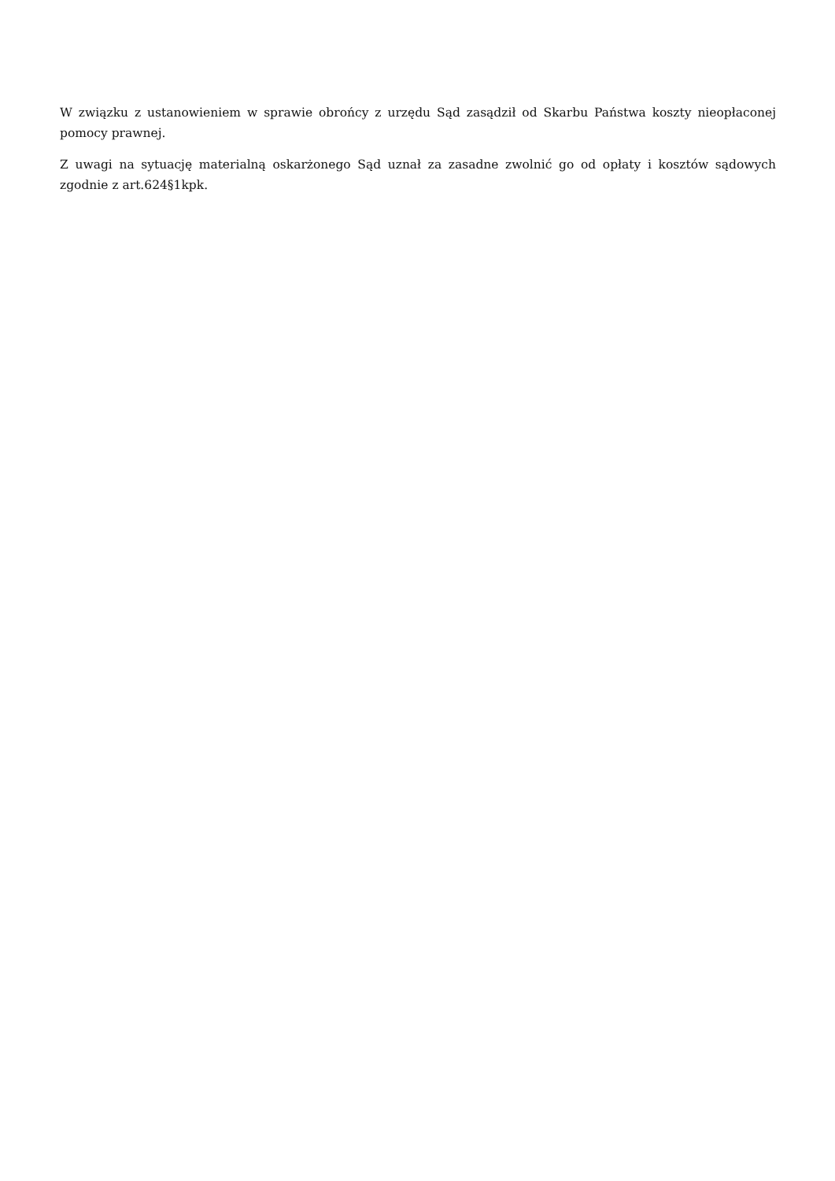W związku z ustanowieniem w sprawie obrońcy z urzędu Sąd zasądził od Skarbu Państwa koszty nieopłaconej pomocy prawnej.
Z uwagi na sytuację materialną oskarżonego Sąd uznał za zasadne zwolnić go od opłaty i kosztów sądowych zgodnie z art.624§1kpk.